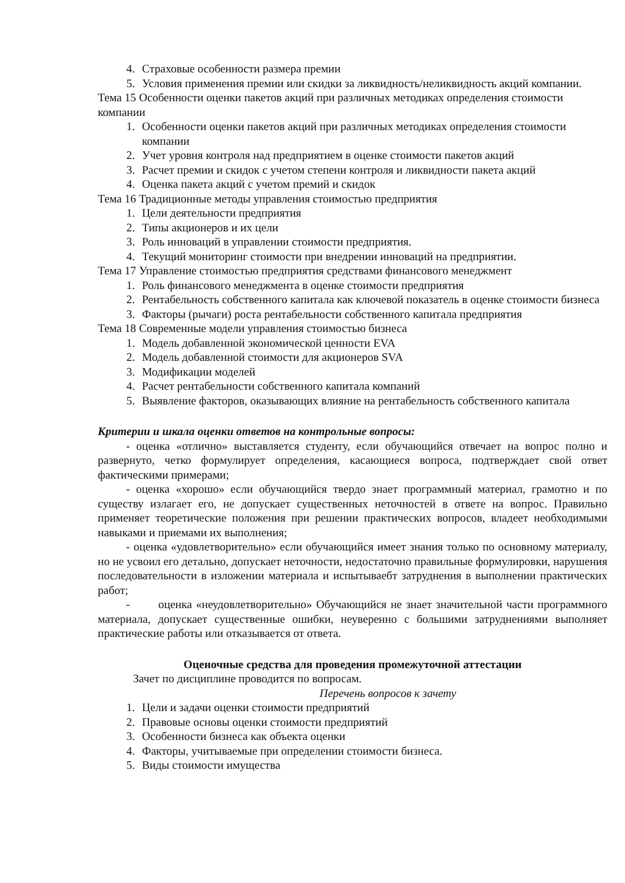4. Страховые особенности размера премии
5. Условия применения премии или скидки за ликвидность/неликвидность акций компании.
Тема 15 Особенности оценки пакетов акций при различных методиках определения стоимости компании
1. Особенности оценки пакетов акций при различных методиках определения стоимости компании
2. Учет уровня контроля над предприятием в оценке стоимости пакетов акций
3. Расчет премии и скидок с учетом степени контроля и ликвидности пакета акций
4. Оценка пакета акций с учетом премий и скидок
Тема 16 Традиционные методы управления стоимостью предприятия
1. Цели деятельности предприятия
2. Типы акционеров и их цели
3. Роль инноваций в управлении стоимости предприятия.
4. Текущий мониторинг стоимости при внедрении инноваций на предприятии.
Тема 17 Управление стоимостью предприятия средствами финансового менеджмент
1. Роль финансового менеджмента в оценке стоимости предприятия
2. Рентабельность собственного капитала как ключевой показатель в оценке стоимости бизнеса
3. Факторы (рычаги) роста рентабельности собственного капитала предприятия
Тема 18 Современные модели управления стоимостью бизнеса
1. Модель добавленной экономической ценности EVA
2. Модель добавленной стоимости для акционеров SVA
3. Модификации моделей
4. Расчет рентабельности собственного капитала компаний
5. Выявление факторов, оказывающих влияние на рентабельность собственного капитала
Критерии и шкала оценки ответов на контрольные вопросы:
- оценка «отлично» выставляется студенту, если обучающийся отвечает на вопрос полно и развернуто, четко формулирует определения, касающиеся вопроса, подтверждает свой ответ фактическими примерами;
- оценка «хорошо» если обучающийся твердо знает программный материал, грамотно и по существу излагает его, не допускает существенных неточностей в ответе на вопрос. Правильно применяет теоретические положения при решении практических вопросов, владеет необходимыми навыками и приемами их выполнения;
- оценка «удовлетворительно» если обучающийся имеет знания только по основному материалу, но не усвоил его детально, допускает неточности, недостаточно правильные формулировки, нарушения последовательности в изложении материала и испытываебт затруднения в выполнении практических работ;
- оценка «неудовлетворительно» Обучающийся не знает значительной части программного материала, допускает существенные ошибки, неуверенно с большими затруднениями выполняет практические работы или отказывается от ответа.
Оценочные средства для проведения промежуточной аттестации
Зачет по дисциплине проводится по вопросам.
Перечень вопросов к зачету
1. Цели и задачи оценки стоимости предприятий
2. Правовые основы оценки стоимости предприятий
3. Особенности бизнеса как объекта оценки
4. Факторы, учитываемые при определении стоимости бизнеса.
5. Виды стоимости имущества